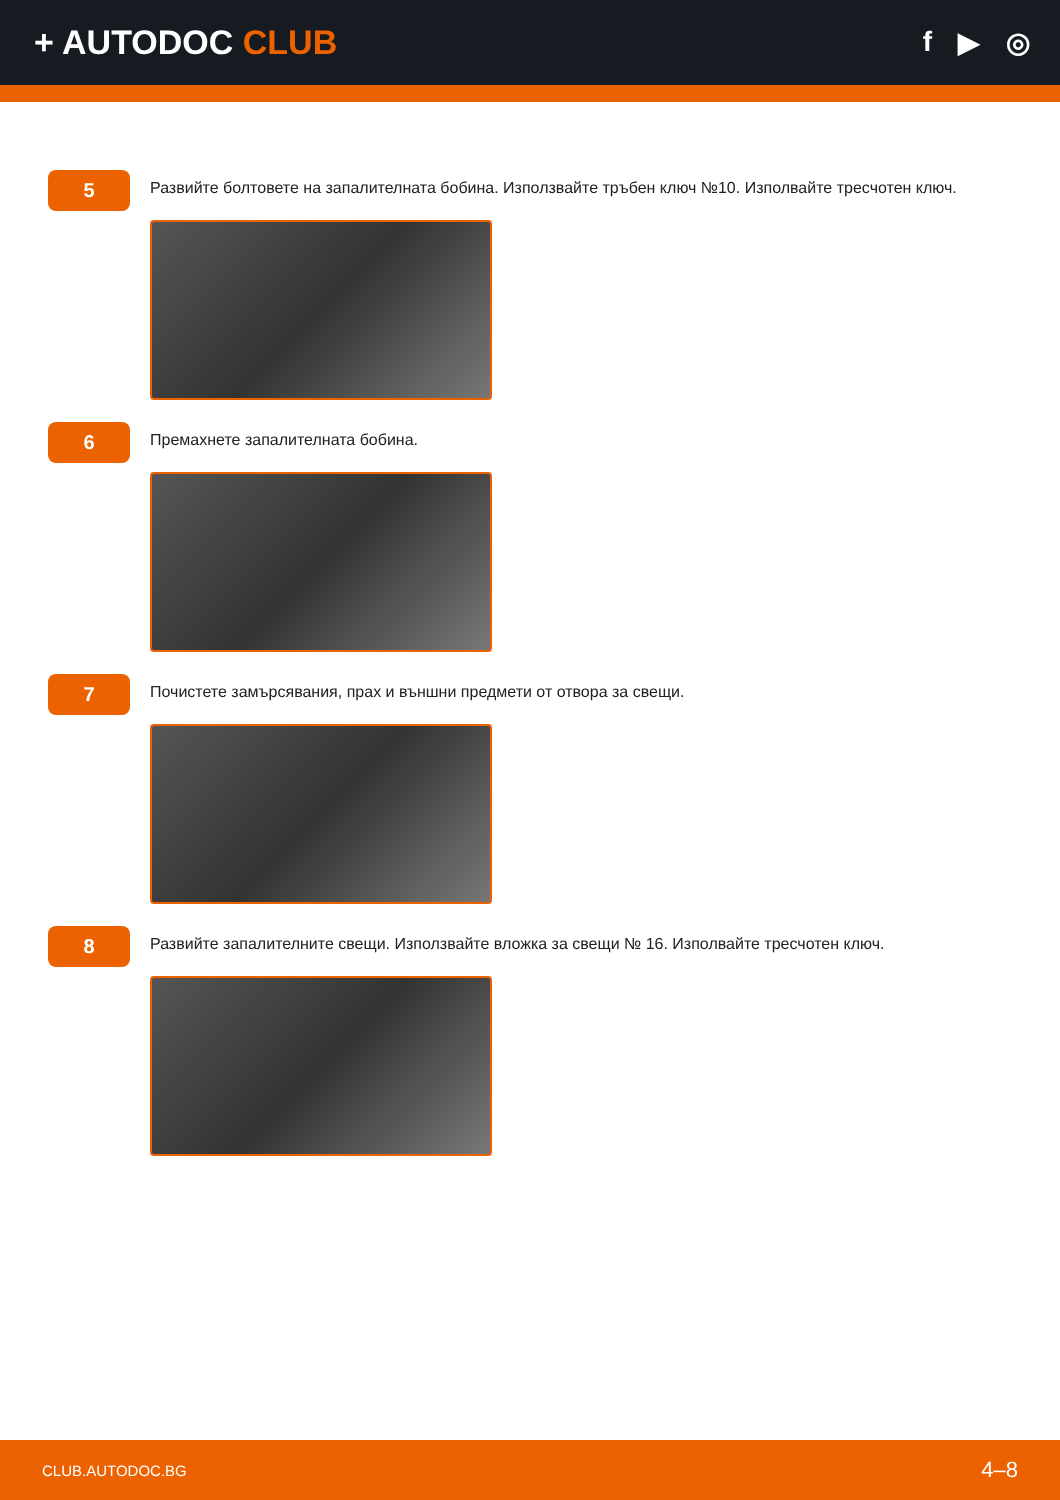+ AUTODOC CLUB
f ▶ ◎
5
Развийте болтовете на запалителната бобина. Използвайте тръбен ключ №10. Изполвайте тресчотен ключ.
6
Премахнете запалителната бобина.
7
Почистете замърсявания, прах и външни предмети от отвора за свещи.
8
Развийте запалителните свещи. Използвайте вложка за свещи № 16. Изполвайте тресчотен ключ.
CLUB.AUTODOC.BG 4–8